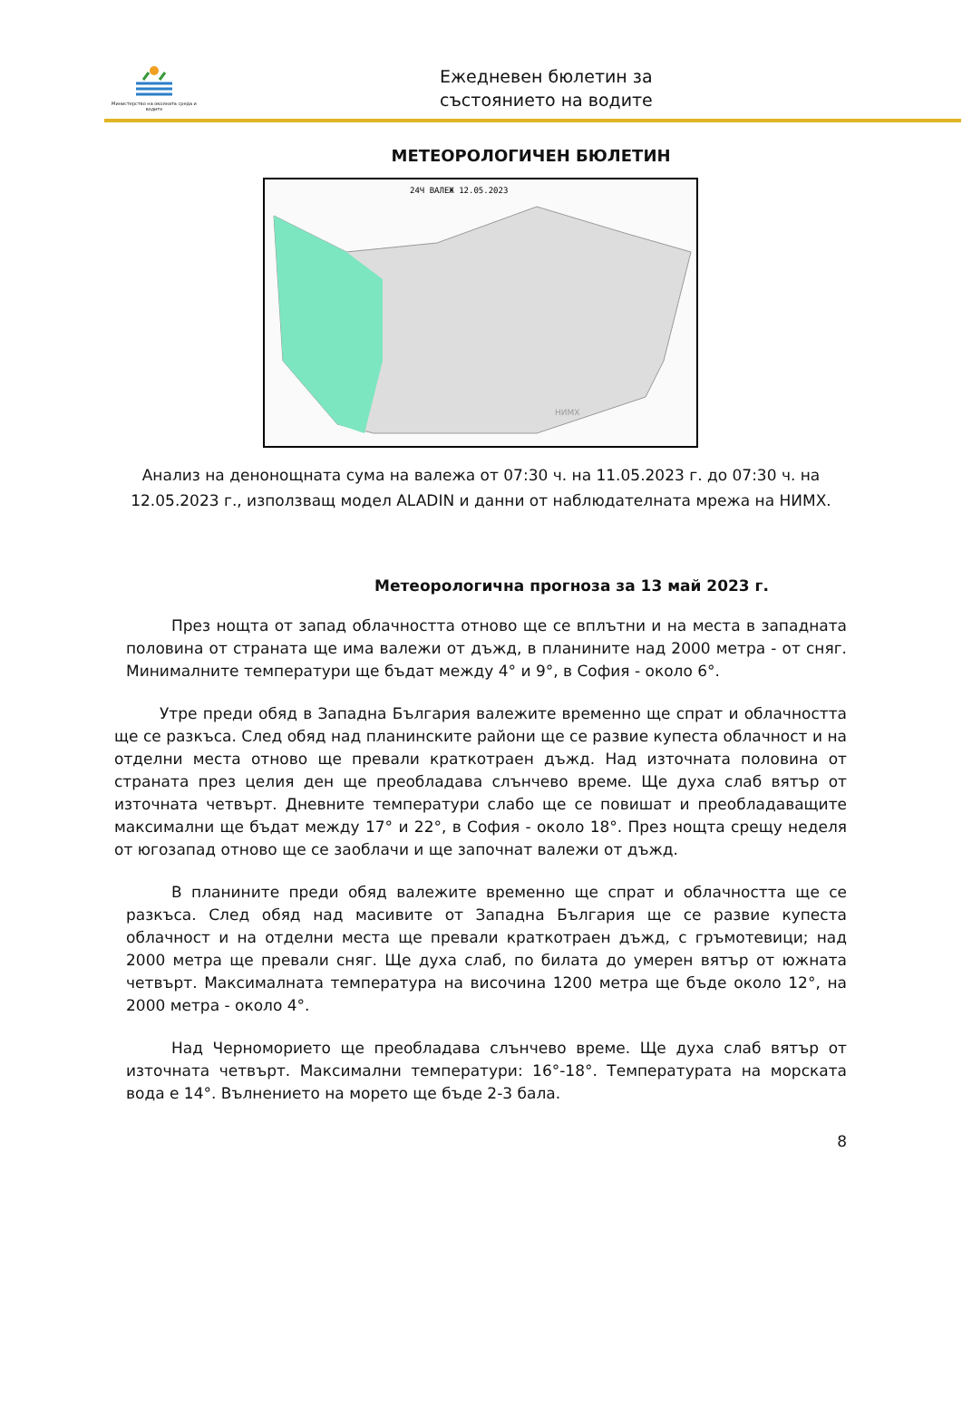Министерство на околната среда и водите
Ежедневен бюлетин за
състоянието на водите
МЕТЕОРОЛОГИЧЕН БЮЛЕТИН
24Ч ВАЛЕЖ 12.05.2023
НИМХ
Анализ на денонощната сума на валежа от 07:30 ч. на 11.05.2023 г. до 07:30 ч. на 12.05.2023 г., използващ модел ALADIN и данни от наблюдателната мрежа на НИМХ.
Метеорологична прогноза за 13 май 2023 г.
През нощта от запад облачността отново ще се вплътни и на места в западната половина от страната ще има валежи от дъжд, в планините над 2000 метра - от сняг. Минималните температури ще бъдат между 4° и 9°, в София - около 6°.
Утре преди обяд в Западна България валежите временно ще спрат и облачността ще се разкъса. След обяд над планинските райони ще се развие купеста облачност и на отделни места отново ще превали краткотраен дъжд. Над източната половина от страната през целия ден ще преобладава слънчево време. Ще духа слаб вятър от източната четвърт. Дневните температури слабо ще се повишат и преобладаващите максимални ще бъдат между 17° и 22°, в София - около 18°. През нощта срещу неделя от югозапад отново ще се заоблачи и ще започнат валежи от дъжд.
В планините преди обяд валежите временно ще спрат и облачността ще се разкъса. След обяд над масивите от Западна България ще се развие купеста облачност и на отделни места ще превали краткотраен дъжд, с гръмотевици; над 2000 метра ще превали сняг. Ще духа слаб, по билата до умерен вятър от южната четвърт. Максималната температура на височина 1200 метра ще бъде около 12°, на 2000 метра - около 4°.
Над Черноморието ще преобладава слънчево време. Ще духа слаб вятър от източната четвърт. Максимални температури: 16°-18°. Температурата на морската вода е 14°. Вълнението на морето ще бъде 2-3 бала.
8